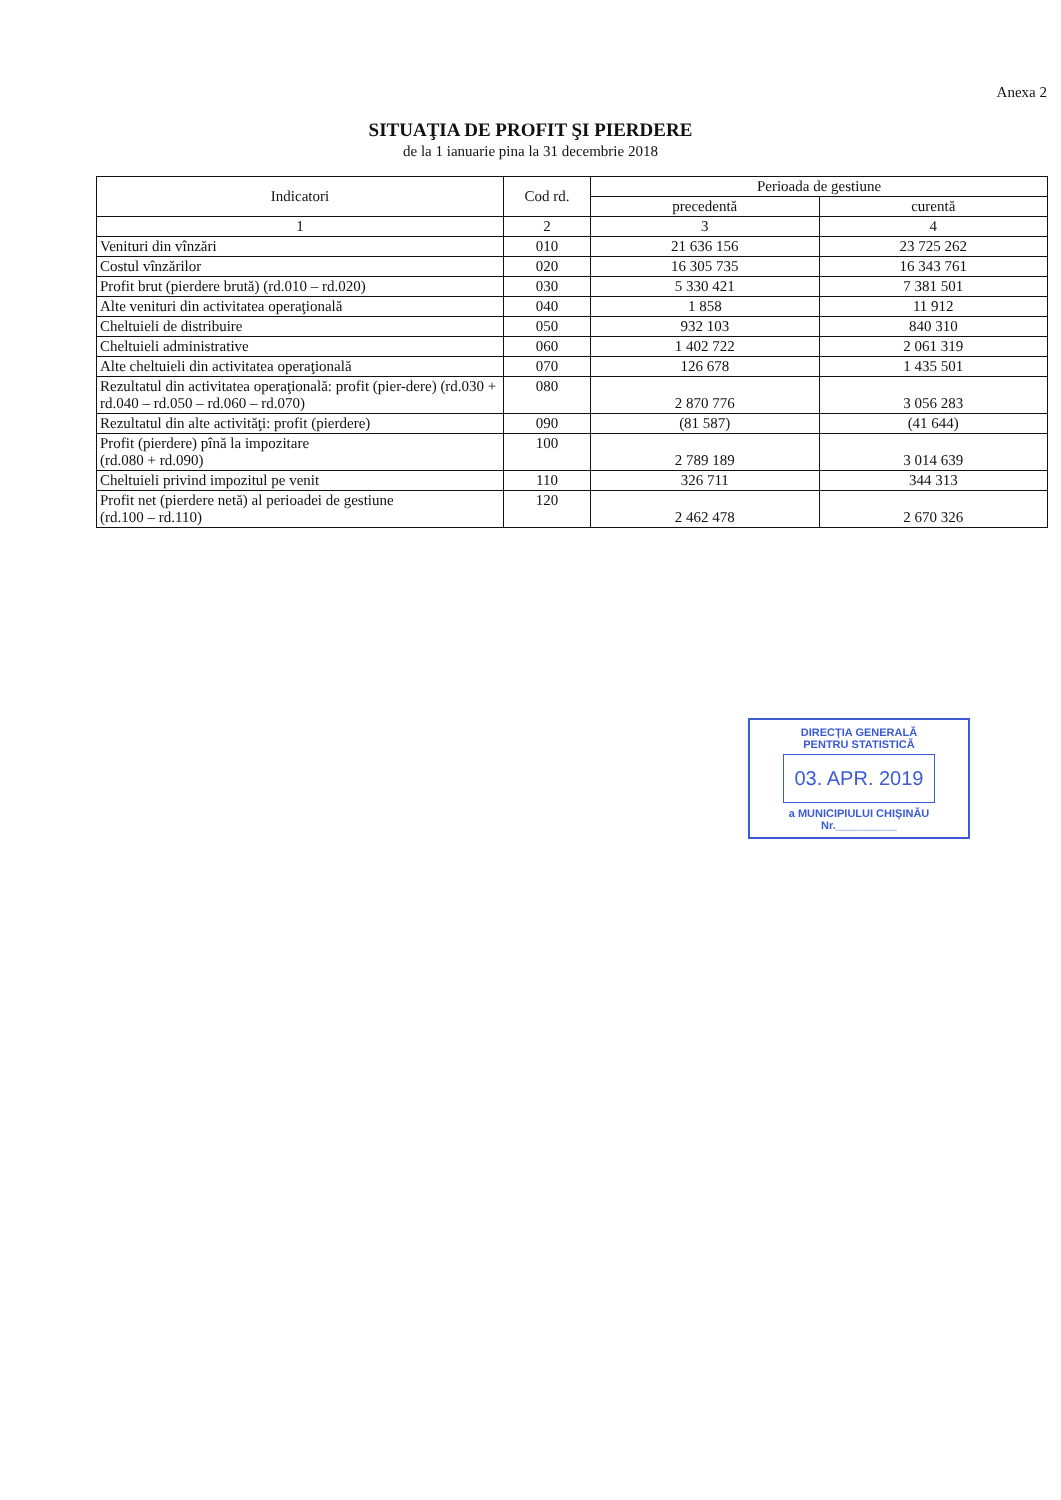Anexa 2
SITUAŢIA DE PROFIT ŞI PIERDERE
de la 1 ianuarie pina la 31 decembrie 2018
| Indicatori | Cod rd. | Perioada de gestiune | |
| --- | --- | --- | --- |
| | | precedentă | curentă |
| 1 | 2 | 3 | 4 |
| Venituri din vînzări | 010 | 21 636 156 | 23 725 262 |
| Costul vînzărilor | 020 | 16 305 735 | 16 343 761 |
| Profit brut (pierdere brută) (rd.010 – rd.020) | 030 | 5 330 421 | 7 381 501 |
| Alte venituri din activitatea operaţională | 040 | 1 858 | 11 912 |
| Cheltuieli de distribuire | 050 | 932 103 | 840 310 |
| Cheltuieli administrative | 060 | 1 402 722 | 2 061 319 |
| Alte cheltuieli din activitatea operaţională | 070 | 126 678 | 1 435 501 |
| Rezultatul din activitatea operaţională: profit (pier-dere) (rd.030 + rd.040 – rd.050 – rd.060 – rd.070) | 080 | 2 870 776 | 3 056 283 |
| Rezultatul din alte activităţi: profit (pierdere) | 090 | (81 587) | (41 644) |
| Profit (pierdere) pînă la impozitare (rd.080 + rd.090) | 100 | 2 789 189 | 3 014 639 |
| Cheltuieli privind impozitul pe venit | 110 | 326 711 | 344 313 |
| Profit net (pierdere netă) al perioadei de gestiune (rd.100 – rd.110) | 120 | 2 462 478 | 2 670 326 |
DIRECŢIA GENERALĂ
PENTRU STATISTICĂ
03. APR. 2019
a MUNICIPIULUI CHIŞINĂU
Nr.__________